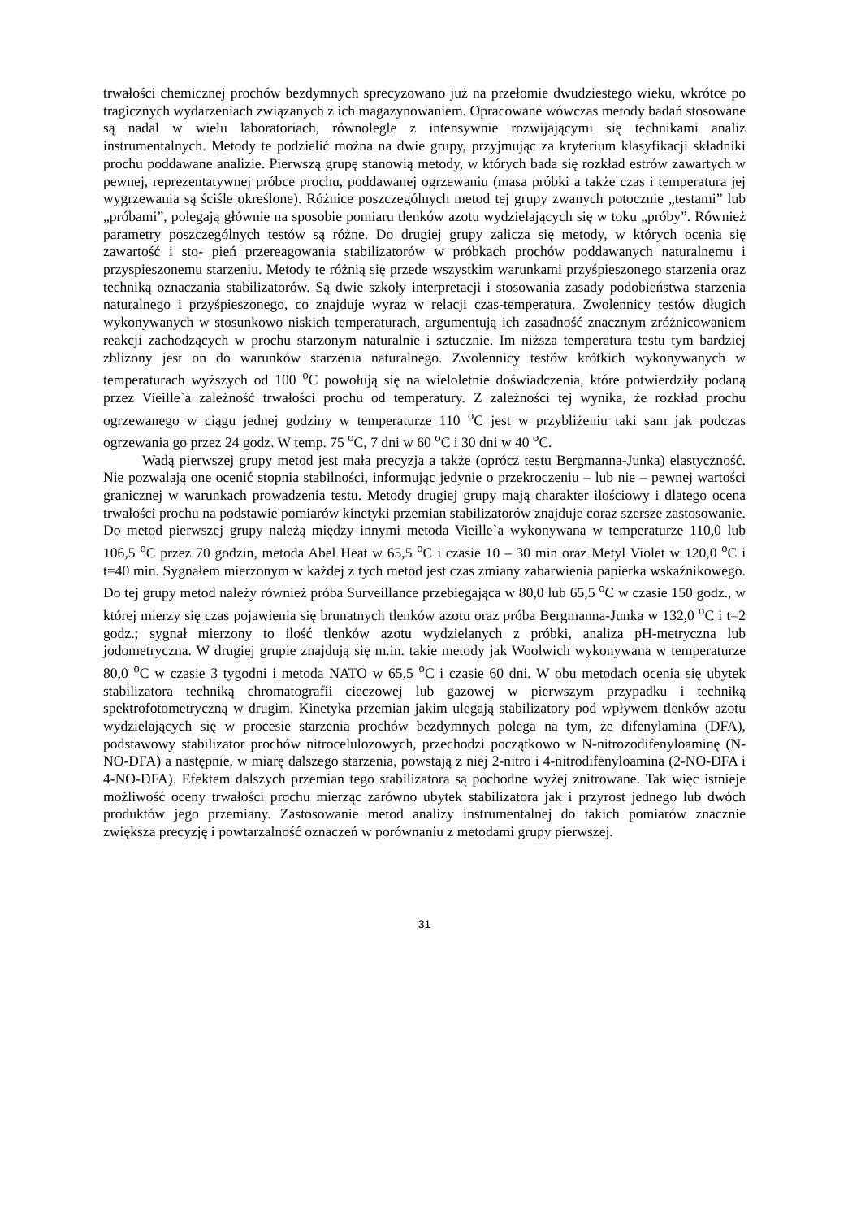trwałości chemicznej prochów bezdymnych sprecyzowano już na przełomie dwudziestego wieku, wkrótce po tragicznych wydarzeniach związanych z ich magazynowaniem. Opracowane wówczas metody badań stosowane są nadal w wielu laboratoriach, równolegle z intensywnie rozwijającymi się technikami analiz instrumentalnych. Metody te podzielić można na dwie grupy, przyjmując za kryterium klasyfikacji składniki prochu poddawane analizie. Pierwszą grupę stanowią metody, w których bada się rozkład estrów zawartych w pewnej, reprezentatywnej próbce prochu, poddawanej ogrzewaniu (masa próbki a także czas i temperatura jej wygrzewania są ściśle określone). Różnice poszczególnych metod tej grupy zwanych potocznie „testami” lub „próbami”, polegają głównie na sposobie pomiaru tlenków azotu wydzielających się w toku „próby”. Również parametry poszczególnych testów są różne. Do drugiej grupy zalicza się metody, w których ocenia się zawartość i sto- pień przereagowania stabilizatorów w próbkach prochów poddawanych naturalnemu i przyspieszonemu starzeniu. Metody te różnią się przede wszystkim warunkami przyśpieszonego starzenia oraz techniką oznaczania stabilizatorów. Są dwie szkoły interpretacji i stosowania zasady podobieństwa starzenia naturalnego i przyśpieszonego, co znajduje wyraz w relacji czas-temperatura. Zwolennicy testów długich wykonywanych w stosunkowo niskich temperaturach, argumentują ich zasadność znacznym zróżnicowaniem reakcji zachodzących w prochu starzonym naturalnie i sztucznie. Im niższa temperatura testu tym bardziej zbliżony jest on do warunków starzenia naturalnego. Zwolennicy testów krótkich wykonywanych w temperaturach wyższych od 100 <sup>o</sup>C powołują się na wieloletnie doświadczenia, które potwierdziły podaną przez Vieille`a zależność trwałości prochu od temperatury. Z zależności tej wynika, że rozkład prochu ogrzewanego w ciągu jednej godziny w temperaturze 110 <sup>o</sup>C jest w przybliżeniu taki sam jak podczas ogrzewania go przez 24 godz. W temp. 75 <sup>o</sup>C, 7 dni w 60 <sup>o</sup>C i 30 dni w 40 <sup>o</sup>C.
Wadą pierwszej grupy metod jest mała precyzja a także (oprócz testu Bergmanna-Junka) elastyczność. Nie pozwalają one ocenić stopnia stabilności, informując jedynie o przekroczeniu – lub nie – pewnej wartości granicznej w warunkach prowadzenia testu. Metody drugiej grupy mają charakter ilościowy i dlatego ocena trwałości prochu na podstawie pomiarów kinetyki przemian stabilizatorów znajduje coraz szersze zastosowanie. Do metod pierwszej grupy należą między innymi metoda Vieille`a wykonywana w temperaturze 110,0 lub 106,5 <sup>o</sup>C przez 70 godzin, metoda Abel Heat w 65,5 <sup>o</sup>C i czasie 10 – 30 min oraz Metyl Violet w 120,0 <sup>o</sup>C i t=40 min. Sygnałem mierzonym w każdej z tych metod jest czas zmiany zabarwienia papierka wskaźnikowego. Do tej grupy metod należy również próba Surveillance przebiegająca w 80,0 lub 65,5 <sup>o</sup>C w czasie 150 godz., w której mierzy się czas pojawienia się brunatnych tlenków azotu oraz próba Bergmanna-Junka w 132,0 <sup>o</sup>C i t=2 godz.; sygnał mierzony to ilość tlenków azotu wydzielanych z próbki, analiza pH-metryczna lub jodometryczna. W drugiej grupie znajdują się m.in. takie metody jak Woolwich wykonywana w temperaturze 80,0 <sup>o</sup>C w czasie 3 tygodni i metoda NATO w 65,5 <sup>o</sup>C i czasie 60 dni. W obu metodach ocenia się ubytek stabilizatora techniką chromatografii cieczowej lub gazowej w pierwszym przypadku i techniką spektrofotometryczną w drugim. Kinetyka przemian jakim ulegają stabilizatory pod wpływem tlenków azotu wydzielających się w procesie starzenia prochów bezdymnych polega na tym, że difenylamina (DFA), podstawowy stabilizator prochów nitrocelulozowych, przechodzi początkowo w N-nitrozodifenyloaminę (N-NO-DFA) a następnie, w miarę dalszego starzenia, powstają z niej 2-nitro i 4-nitrodifenyloamina (2-NO-DFA i 4-NO-DFA). Efektem dalszych przemian tego stabilizatora są pochodne wyżej znitrowane. Tak więc istnieje możliwość oceny trwałości prochu mierząc zarówno ubytek stabilizatora jak i przyrost jednego lub dwóch produktów jego przemiany. Zastosowanie metod analizy instrumentalnej do takich pomiarów znacznie zwiększa precyzję i powtarzalność oznaczeń w porównaniu z metodami grupy pierwszej.
31